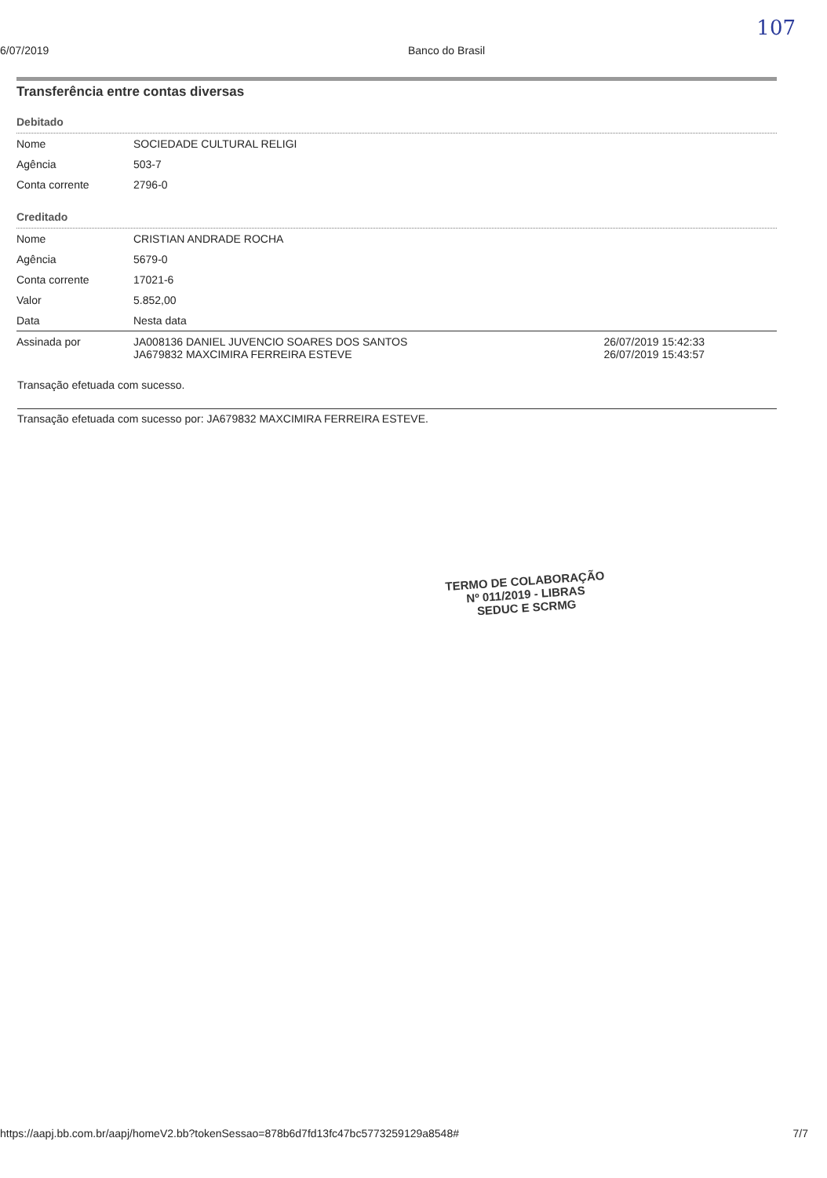6/07/2019 Banco do Brasil
107
Transferência entre contas diversas
Debitado
| Nome | SOCIEDADE CULTURAL RELIGI |
| Agência | 503-7 |
| Conta corrente | 2796-0 |
Creditado
| Nome | CRISTIAN ANDRADE ROCHA | |
| Agência | 5679-0 | |
| Conta corrente | 17021-6 | |
| Valor | 5.852,00 | |
| Data | Nesta data | |
| Assinada por | JA008136 DANIEL JUVENCIO SOARES DOS SANTOS JA679832 MAXCIMIRA FERREIRA ESTEVE | 26/07/2019 15:42:33 26/07/2019 15:43:57 |
Transação efetuada com sucesso.
Transação efetuada com sucesso por: JA679832 MAXCIMIRA FERREIRA ESTEVE.
TERMO DE COLABORAÇÃO
Nº 011/2019 - LIBRAS
SEDUC E SCRMG
https://aapj.bb.com.br/aapj/homeV2.bb?tokenSessao=878b6d7fd13fc47bc5773259129a8548# 7/7